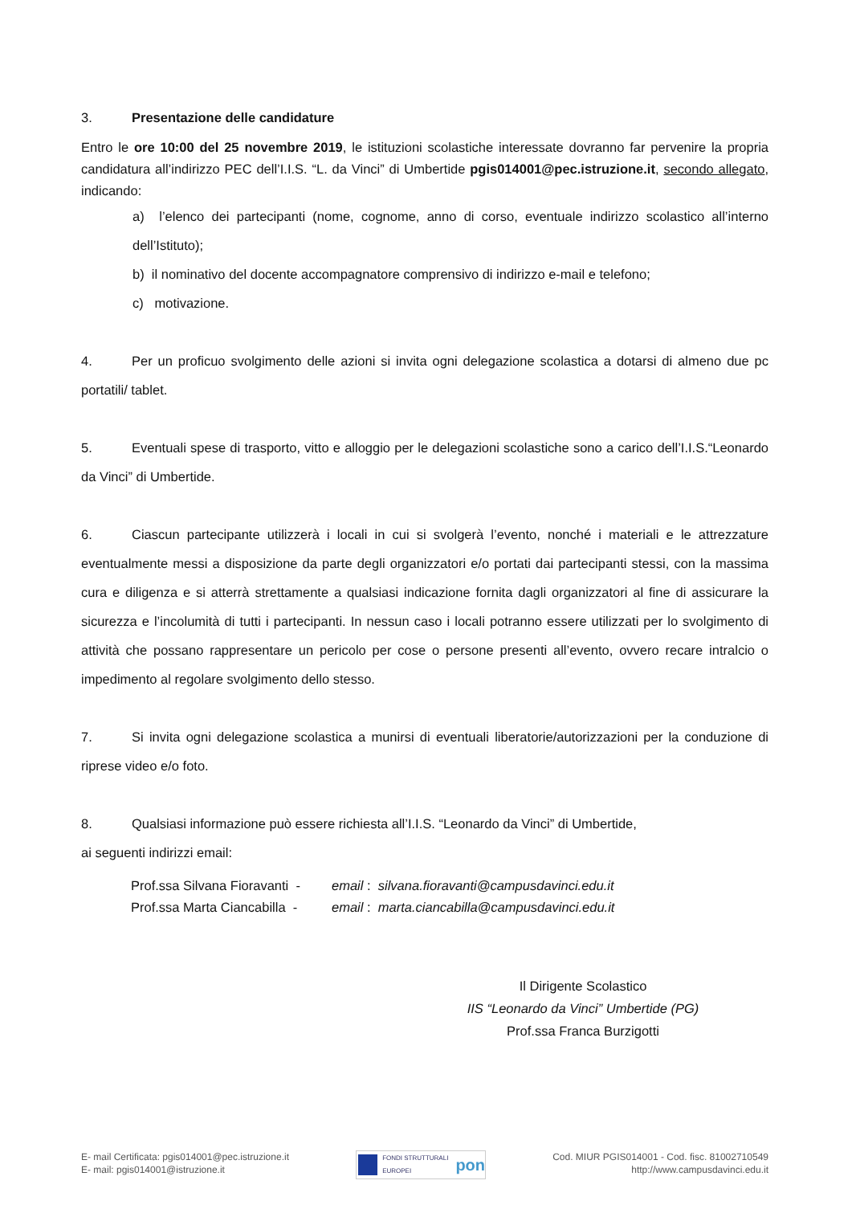3. Presentazione delle candidature
Entro le ore 10:00 del 25 novembre 2019, le istituzioni scolastiche interessate dovranno far pervenire la propria candidatura all’indirizzo PEC dell’I.I.S. “L. da Vinci” di Umbertide pgis014001@pec.istruzione.it, secondo allegato, indicando:
a) l’elenco dei partecipanti (nome, cognome, anno di corso, eventuale indirizzo scolastico all’interno dell’Istituto);
b) il nominativo del docente accompagnatore comprensivo di indirizzo e-mail e telefono;
c) motivazione.
4. Per un proficuo svolgimento delle azioni si invita ogni delegazione scolastica a dotarsi di almeno due pc portatili/ tablet.
5. Eventuali spese di trasporto, vitto e alloggio per le delegazioni scolastiche sono a carico dell’I.I.S.“Leonardo da Vinci” di Umbertide.
6. Ciascun partecipante utilizzerà i locali in cui si svolgerà l’evento, nonché i materiali e le attrezzature eventualmente messi a disposizione da parte degli organizzatori e/o portati dai partecipanti stessi, con la massima cura e diligenza e si atterrà strettamente a qualsiasi indicazione fornita dagli organizzatori al fine di assicurare la sicurezza e l’incolumità di tutti i partecipanti. In nessun caso i locali potranno essere utilizzati per lo svolgimento di attività che possano rappresentare un pericolo per cose o persone presenti all’evento, ovvero recare intralcio o impedimento al regolare svolgimento dello stesso.
7. Si invita ogni delegazione scolastica a munirsi di eventuali liberatorie/autorizzazioni per la conduzione di riprese video e/o foto.
8. Qualsiasi informazione può essere richiesta all’I.I.S. “Leonardo da Vinci” di Umbertide,
ai seguenti indirizzi email:
| Prof.ssa Silvana Fioravanti - | email : silvana.fioravanti@campusdavinci.edu.it |
| Prof.ssa Marta Ciancabilla - | email : marta.ciancabilla@campusdavinci.edu.it |
Il Dirigente Scolastico
IIS “Leonardo da Vinci” Umbertide (PG)
Prof.ssa Franca Burzigotti
E- mail Certificata: pgis014001@pec.istruzione.it
E- mail: pgis014001@istruzione.it
FONDI STRUTTURALI EUROPEI pon
Cod. MIUR PGIS014001 - Cod. fisc. 81002710549
http://www.campusdavinci.edu.it